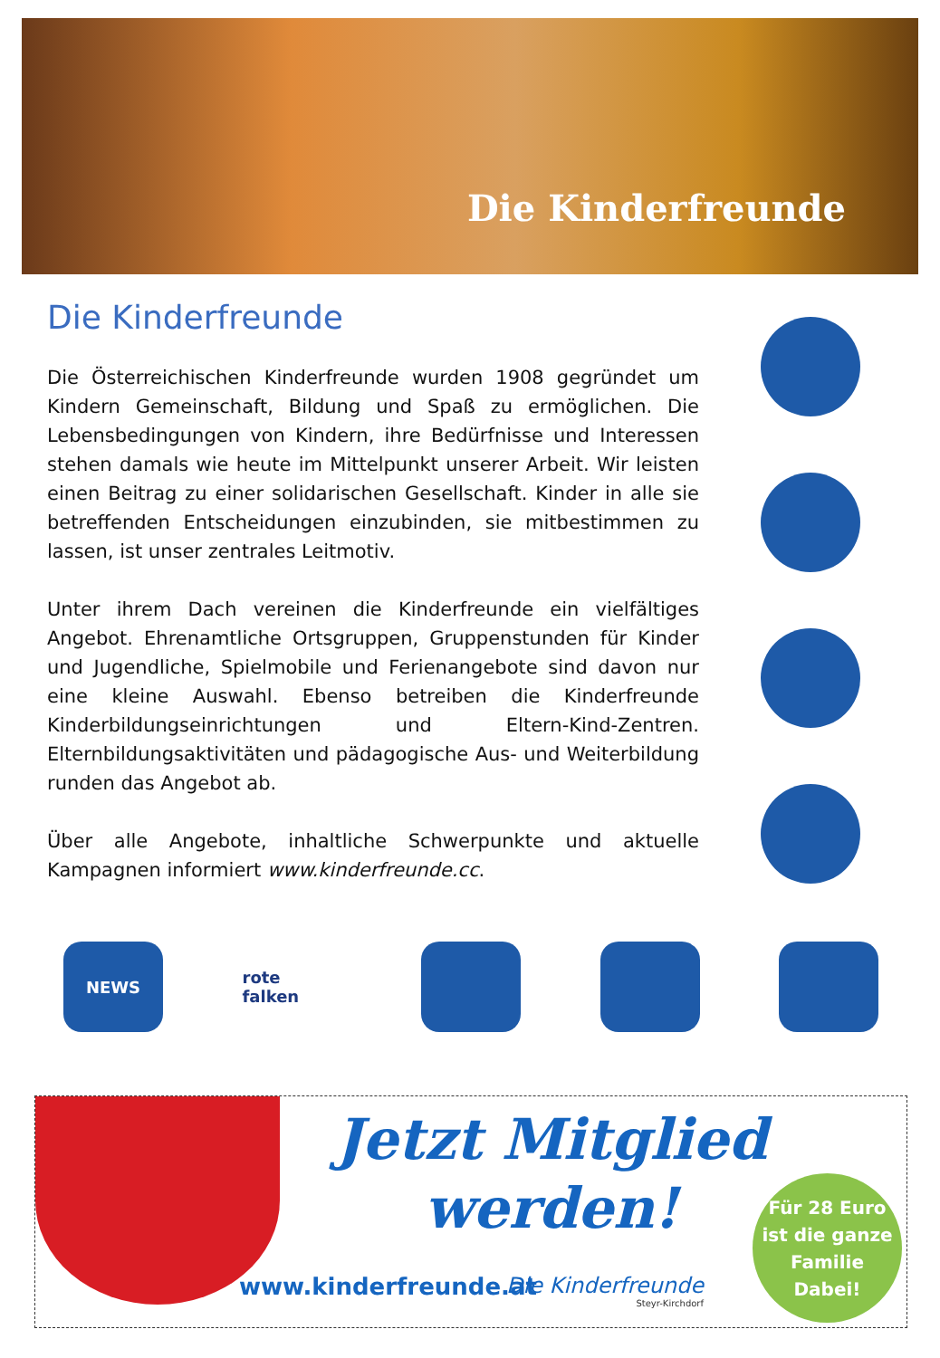Die Kinderfreunde
Die Kinderfreunde
Die Österreichischen Kinderfreunde wurden 1908 gegründet um Kindern Gemeinschaft, Bildung und Spaß zu ermöglichen. Die Lebensbedingungen von Kindern, ihre Bedürfnisse und Interessen stehen damals wie heute im Mittelpunkt unserer Arbeit. Wir leisten einen Beitrag zu einer solidarischen Gesellschaft. Kinder in alle sie betreffenden Entscheidungen einzubinden, sie mitbestimmen zu lassen, ist unser zentrales Leitmotiv.
Unter ihrem Dach vereinen die Kinderfreunde ein vielfältiges Angebot. Ehrenamtliche Ortsgruppen, Gruppenstunden für Kinder und Jugendliche, Spielmobile und Ferienangebote sind davon nur eine kleine Auswahl. Ebenso betreiben die Kinderfreunde Kinderbildungseinrichtungen und Eltern-Kind-Zentren. Elternbildungsaktivitäten und pädagogische Aus- und Weiterbildung runden das Angebot ab.
Über alle Angebote, inhaltliche Schwerpunkte und aktuelle Kampagnen informiert www.kinderfreunde.cc.
NEWS rote falken
Jetzt Mitglied
werden!
www.kinderfreunde.at
Die Kinderfreunde
Steyr-Kirchdorf
Für 28 Euro
ist die ganze
Familie
Dabei!